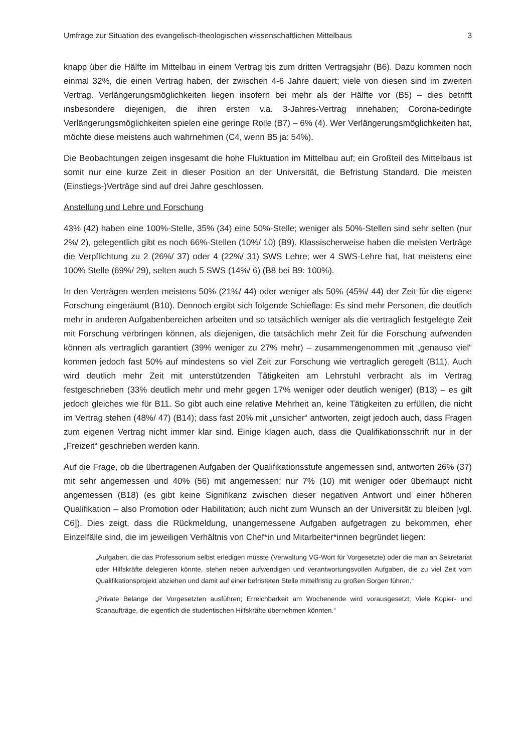Umfrage zur Situation des evangelisch-theologischen wissenschaftlichen Mittelbaus 3
knapp über die Hälfte im Mittelbau in einem Vertrag bis zum dritten Vertragsjahr (B6). Dazu kommen noch einmal 32%, die einen Vertrag haben, der zwischen 4-6 Jahre dauert; viele von diesen sind im zweiten Vertrag. Verlängerungsmöglichkeiten liegen insofern bei mehr als der Hälfte vor (B5) – dies betrifft insbesondere diejenigen, die ihren ersten v.a. 3-Jahres-Vertrag innehaben; Corona-bedingte Verlängerungsmöglichkeiten spielen eine geringe Rolle (B7) – 6% (4). Wer Verlängerungsmöglichkeiten hat, möchte diese meistens auch wahrnehmen (C4, wenn B5 ja: 54%).
Die Beobachtungen zeigen insgesamt die hohe Fluktuation im Mittelbau auf; ein Großteil des Mittelbaus ist somit nur eine kurze Zeit in dieser Position an der Universität, die Befristung Standard. Die meisten (Einstiegs-)Verträge sind auf drei Jahre geschlossen.
Anstellung und Lehre und Forschung
43% (42) haben eine 100%-Stelle, 35% (34) eine 50%-Stelle; weniger als 50%-Stellen sind sehr selten (nur 2%/ 2), gelegentlich gibt es noch 66%-Stellen (10%/ 10) (B9). Klassischerweise haben die meisten Verträge die Verpflichtung zu 2 (26%/ 37) oder 4 (22%/ 31) SWS Lehre; wer 4 SWS-Lehre hat, hat meistens eine 100% Stelle (69%/ 29), selten auch 5 SWS (14%/ 6) (B8 bei B9: 100%).
In den Verträgen werden meistens 50% (21%/ 44) oder weniger als 50% (45%/ 44) der Zeit für die eigene Forschung eingeräumt (B10). Dennoch ergibt sich folgende Schieflage: Es sind mehr Personen, die deutlich mehr in anderen Aufgabenbereichen arbeiten und so tatsächlich weniger als die vertraglich festgelegte Zeit mit Forschung verbringen können, als diejenigen, die tatsächlich mehr Zeit für die Forschung aufwenden können als vertraglich garantiert (39% weniger zu 27% mehr) – zusammengenommen mit „genauso viel“ kommen jedoch fast 50% auf mindestens so viel Zeit zur Forschung wie vertraglich geregelt (B11). Auch wird deutlich mehr Zeit mit unterstützenden Tätigkeiten am Lehrstuhl verbracht als im Vertrag festgeschrieben (33% deutlich mehr und mehr gegen 17% weniger oder deutlich weniger) (B13) – es gilt jedoch gleiches wie für B11. So gibt auch eine relative Mehrheit an, keine Tätigkeiten zu erfüllen, die nicht im Vertrag stehen (48%/ 47) (B14); dass fast 20% mit „unsicher“ antworten, zeigt jedoch auch, dass Fragen zum eigenen Vertrag nicht immer klar sind. Einige klagen auch, dass die Qualifikationsschrift nur in der „Freizeit“ geschrieben werden kann.
Auf die Frage, ob die übertragenen Aufgaben der Qualifikationsstufe angemessen sind, antworten 26% (37) mit sehr angemessen und 40% (56) mit angemessen; nur 7% (10) mit weniger oder überhaupt nicht angemessen (B18) (es gibt keine Signifikanz zwischen dieser negativen Antwort und einer höheren Qualifikation – also Promotion oder Habilitation; auch nicht zum Wunsch an der Universität zu bleiben [vgl. C6]). Dies zeigt, dass die Rückmeldung, unangemessene Aufgaben aufgetragen zu bekommen, eher Einzelfälle sind, die im jeweiligen Verhältnis von Chef*in und Mitarbeiter*innen begründet liegen:
„Aufgaben, die das Professorium selbst erledigen müsste (Verwaltung VG-Wort für Vorgesetzte) oder die man an Sekretariat oder Hilfskräfte delegieren könnte, stehen neben aufwendigen und verantwortungsvollen Aufgaben, die zu viel Zeit vom Qualifikationsprojekt abziehen und damit auf einer befristeten Stelle mittelfristig zu großen Sorgen führen.“
„Private Belange der Vorgesetzten ausführen; Erreichbarkeit am Wochenende wird vorausgesetzt; Viele Kopier- und Scanaufträge, die eigentlich die studentischen Hilfskräfte übernehmen könnten.“